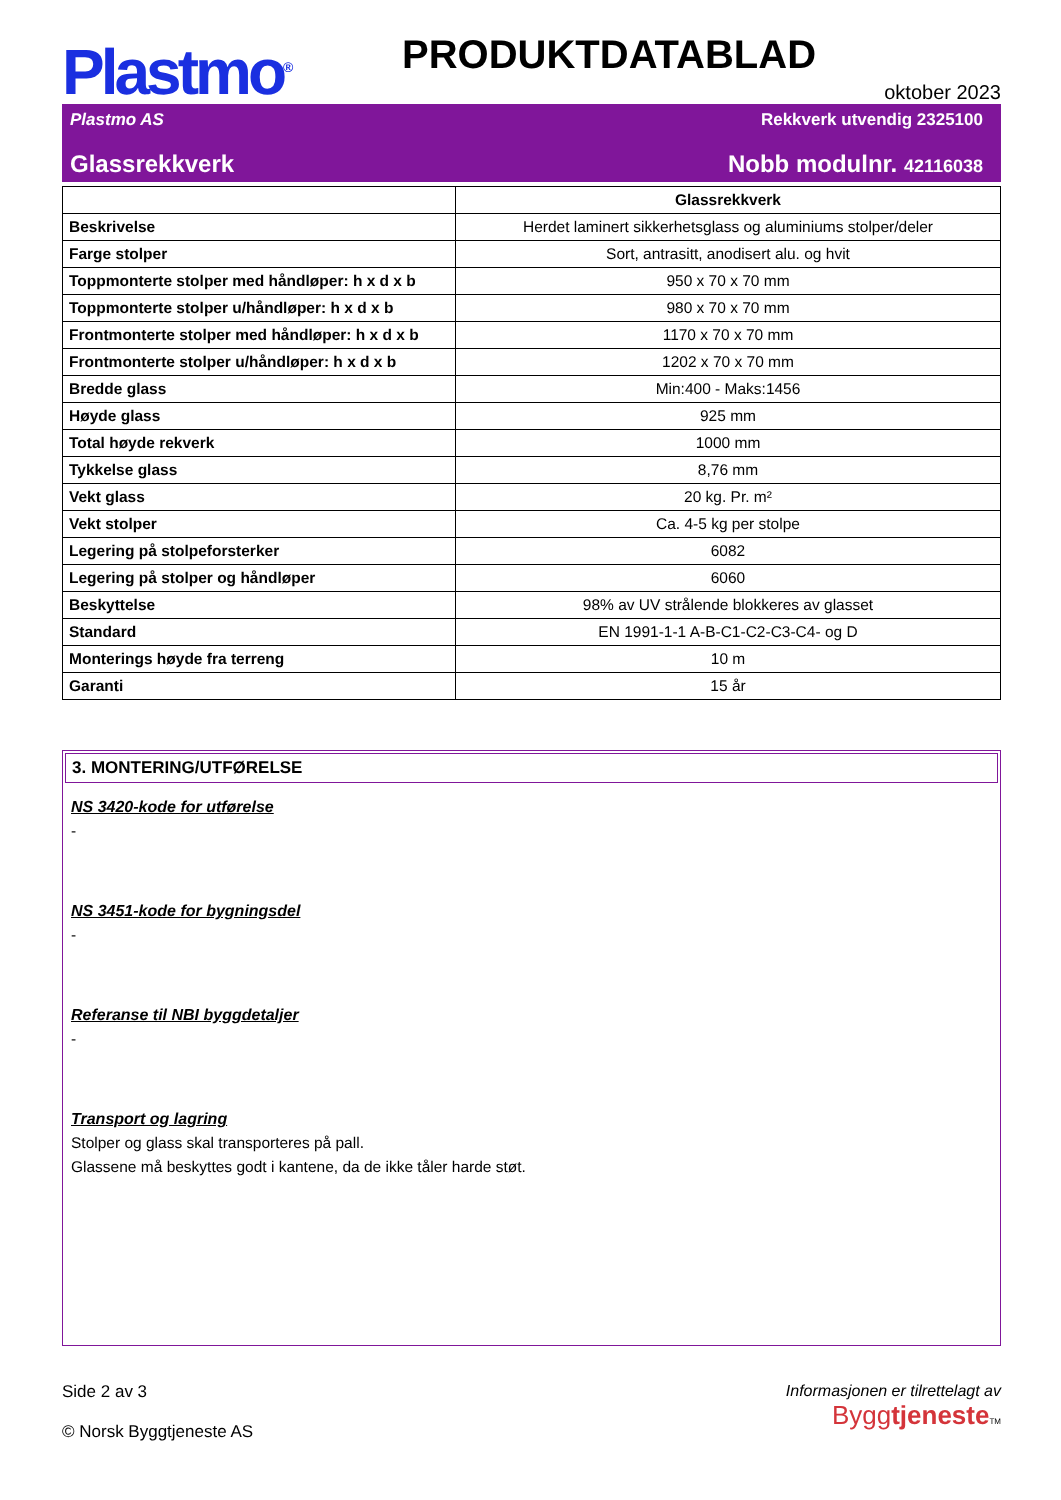Plastmo<sup>®</sup>
PRODUKTDATABLAD
oktober 2023
Plastmo AS Rekkverk utvendig 2325100
Glassrekkverk Nobb modulnr. 42116038
| | Glassrekkverk |
| Beskrivelse | Herdet laminert sikkerhetsglass og aluminiums stolper/deler |
| Farge stolper | Sort, antrasitt, anodisert alu. og hvit |
| Toppmonterte stolper med håndløper: h x d x b | 950 x 70 x 70 mm |
| Toppmonterte stolper u/håndløper: h x d x b | 980 x 70 x 70 mm |
| Frontmonterte stolper med håndløper: h x d x b | 1170 x 70 x 70 mm |
| Frontmonterte stolper u/håndløper: h x d x b | 1202 x 70 x 70 mm |
| Bredde glass | Min:400 - Maks:1456 |
| Høyde glass | 925 mm |
| Total høyde rekverk | 1000 mm |
| Tykkelse glass | 8,76 mm |
| Vekt glass | 20 kg. Pr. m² |
| Vekt stolper | Ca. 4-5 kg per stolpe |
| Legering på stolpeforsterker | 6082 |
| Legering på stolper og håndløper | 6060 |
| Beskyttelse | 98% av UV strålende blokkeres av glasset |
| Standard | EN 1991-1-1 A-B-C1-C2-C3-C4- og D |
| Monterings høyde fra terreng | 10 m |
| Garanti | 15 år |
3. MONTERING/UTFØRELSE
NS 3420-kode for utførelse
-
NS 3451-kode for bygningsdel
-
Referanse til NBI byggdetaljer
-
Transport og lagring
Stolper og glass skal transporteres på pall.
Glassene må beskyttes godt i kantene, da de ikke tåler harde støt.
Side 2 av 3
© Norsk Byggtjeneste AS
Informasjonen er tilrettelagt av
Byggtjeneste TM